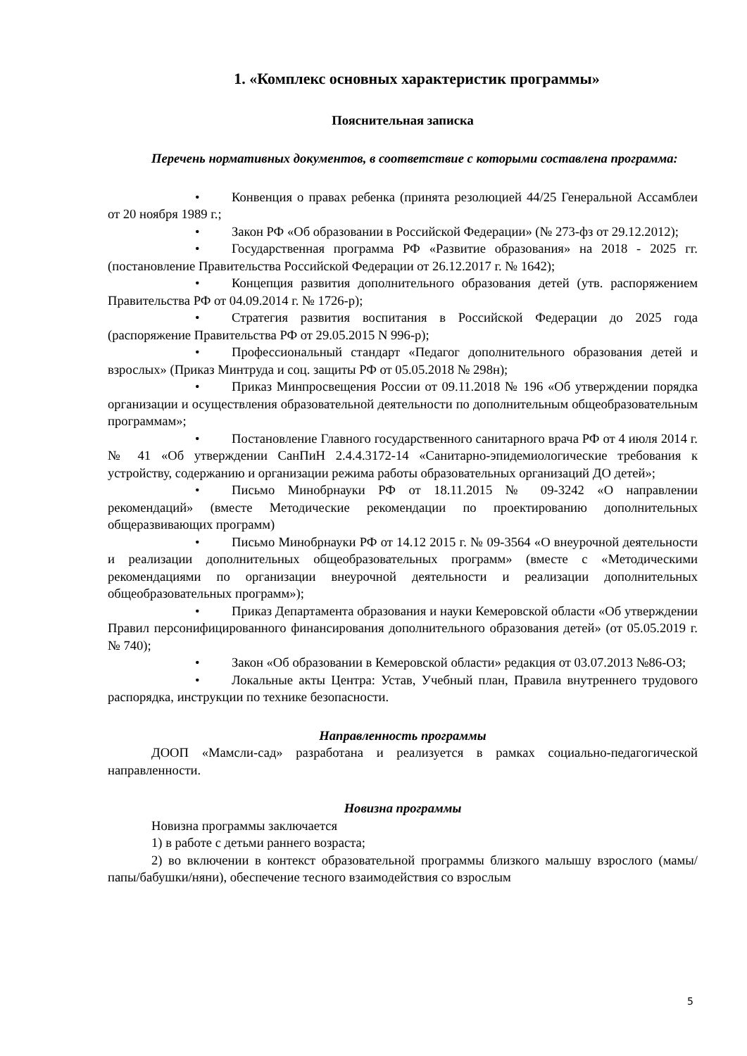1. «Комплекс основных характеристик программы»
Пояснительная записка
Перечень нормативных документов, в соответствие с которыми составлена программа:
• Конвенция о правах ребенка (принята резолюцией 44/25 Генеральной Ассамблеи от 20 ноября 1989 г.;
• Закон РФ «Об образовании в Российской Федерации» (№ 273-фз от 29.12.2012);
• Государственная программа РФ «Развитие образования» на 2018 - 2025 гг. (постановление Правительства Российской Федерации от 26.12.2017 г. № 1642);
• Концепция развития дополнительного образования детей (утв. распоряжением Правительства РФ от 04.09.2014 г. № 1726-р);
• Стратегия развития воспитания в Российской Федерации до 2025 года (распоряжение Правительства РФ от 29.05.2015 N 996-р);
• Профессиональный стандарт «Педагог дополнительного образования детей и взрослых» (Приказ Минтруда и соц. защиты РФ от 05.05.2018 № 298н);
• Приказ Минпросвещения России от 09.11.2018 № 196 «Об утверждении порядка организации и осуществления образовательной деятельности по дополнительным общеобразовательным программам»;
• Постановление Главного государственного санитарного врача РФ от 4 июля 2014 г. № 41 «Об утверждении СанПиН 2.4.4.3172-14 «Санитарно-эпидемиологические требования к устройству, содержанию и организации режима работы образовательных организаций ДО детей»;
• Письмо Минобрнауки РФ от 18.11.2015 № 09-3242 «О направлении рекомендаций» (вместе Методические рекомендации по проектированию дополнительных общеразвивающих программ)
• Письмо Минобрнауки РФ от 14.12 2015 г. № 09-3564 «О внеурочной деятельности и реализации дополнительных общеобразовательных программ» (вместе с «Методическими рекомендациями по организации внеурочной деятельности и реализации дополнительных общеобразовательных программ»);
• Приказ Департамента образования и науки Кемеровской области «Об утверждении Правил персонифицированного финансирования дополнительного образования детей» (от 05.05.2019 г. № 740);
• Закон «Об образовании в Кемеровской области» редакция от 03.07.2013 №86-ОЗ;
• Локальные акты Центра: Устав, Учебный план, Правила внутреннего трудового распорядка, инструкции по технике безопасности.
Направленность программы
ДООП «Мамсли-сад» разработана и реализуется в рамках социально-педагогической направленности.
Новизна программы
Новизна программы заключается
1) в работе с детьми раннего возраста;
2) во включении в контекст образовательной программы близкого малышу взрослого (мамы/папы/бабушки/няни), обеспечение тесного взаимодействия со взрослым
5